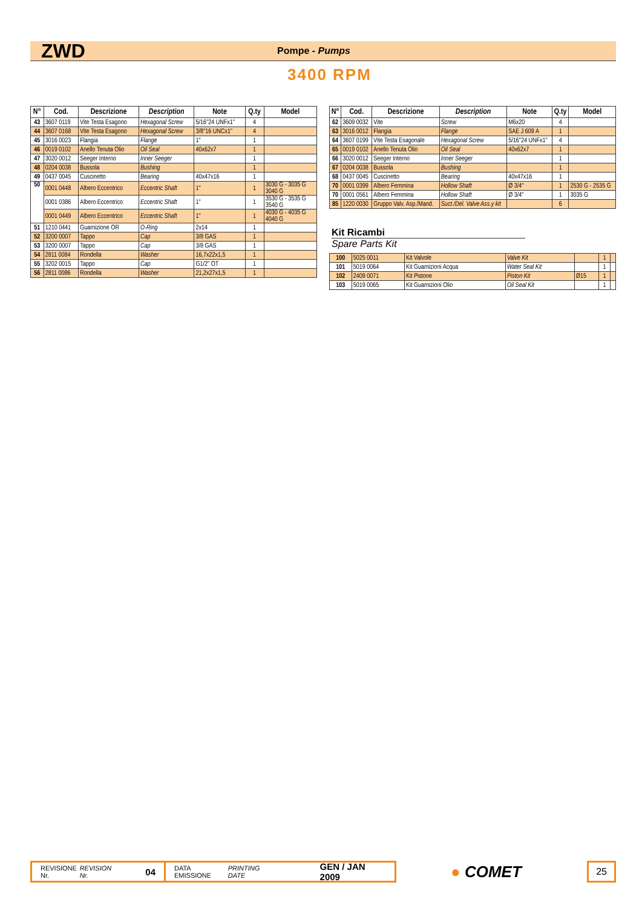ZWD Pompe - Pumps
3400 RPM
| N° | Cod. | Descrizione | Description | Note | Q.ty | Model |
| --- | --- | --- | --- | --- | --- | --- |
| 43 | 3607 0119 | Vite Testa Esagono | Hexagonal Screw | 5/16"24 UNFx1" | 4 | |
| 44 | 3607 0168 | Vite Testa Esagono | Hexagonal Screw | 3/8"16 UNCx1" | 4 | |
| 45 | 3016 0023 | Flangia | Flange | 1" | 1 | |
| 46 | 0019 0102 | Anello Tenuta Olio | Oil Seal | 40x62x7 | 1 | |
| 47 | 3020 0012 | Seeger Interno | Inner Seeger | | 1 | |
| 48 | 0204 0038 | Bussola | Bushing | | 1 | |
| 49 | 0437 0045 | Cuscinetto | Bearing | 40x47x16 | 1 | |
| 50 | 0001 0448 | Albero Eccentrico | Eccentric Shaft | 1" | 1 | 3030 G - 3035 G 3040 G |
| | 0001 0386 | Albero Eccentrico | Eccentric Shaft | 1" | 1 | 3530 G - 3535 G 3540 G |
| | 0001 0449 | Albero Eccentrico | Eccentric Shaft | 1" | 1 | 4030 G - 4035 G 4040 G |
| 51 | 1210 0441 | Guarnizione OR | O-Ring | 2x14 | 1 | |
| 52 | 3200 0007 | Tappo | Cap | 3/8 GAS | 1 | |
| 53 | 3200 0007 | Tappo | Cap | 3/8 GAS | 1 | |
| 54 | 2811 0084 | Rondella | Washer | 16,7x22x1,5 | 1 | |
| 55 | 3202 0015 | Tappo | Cap | G1/2" OT | 1 | |
| 56 | 2811 0086 | Rondella | Washer | 21,2x27x1,5 | 1 | |
| N° | Cod. | Descrizione | Description | Note | Q.ty | Model |
| --- | --- | --- | --- | --- | --- | --- |
| 62 | 3609 0032 | Vite | Screw | M6x20 | 4 | |
| 63 | 3016 0012 | Flangia | Flange | SAE J 609 A | 1 | |
| 64 | 3607 0199 | Vite Testa Esagonale | Hexagonal Screw | 5/16"24 UNFx1" | 4 | |
| 65 | 0019 0102 | Anello Tenuta Olio | Oil Seal | 40x62x7 | 1 | |
| 66 | 3020 0012 | Seeger Interno | Inner Seeger | | 1 | |
| 67 | 0204 0038 | Bussola | Bushing | | 1 | |
| 68 | 0437 0045 | Cuscinetto | Bearing | 40x47x16 | 1 | |
| 70 | 0001 0399 | Albero Femmina | Hollow Shaft | Ø 3/4" | 1 | 2530 G - 2535 G |
| 70 | 0001 0561 | Albero Femmina | Hollow Shaft | Ø 3/4" | 1 | 3035 G |
| 85 | 1220 0030 | Gruppo Valv. Asp./Mand. | Suct./Del. Valve Ass.y kit | | 6 | |
Kit Ricambi
Spare Parts Kit
| 100 | 5025 0011 | Kit Valvole | Valve Kit | | 1 | |
| 101 | 5019 0064 | Kit Guarnizioni Acqua | Water Seal Kit | | 1 | |
| 102 | 2409 0071 | Kit Pistone | Piston Kit | Ø15 | 1 | |
| 103 | 5019 0065 | Kit Guarnizioni Olio | Oil Seal Kit | | 1 | |
REVISIONE Nr.
REVISION Nr. 04
DATA EMISSIONE
PRINTING DATE GEN / JAN 2009
● COMET
25